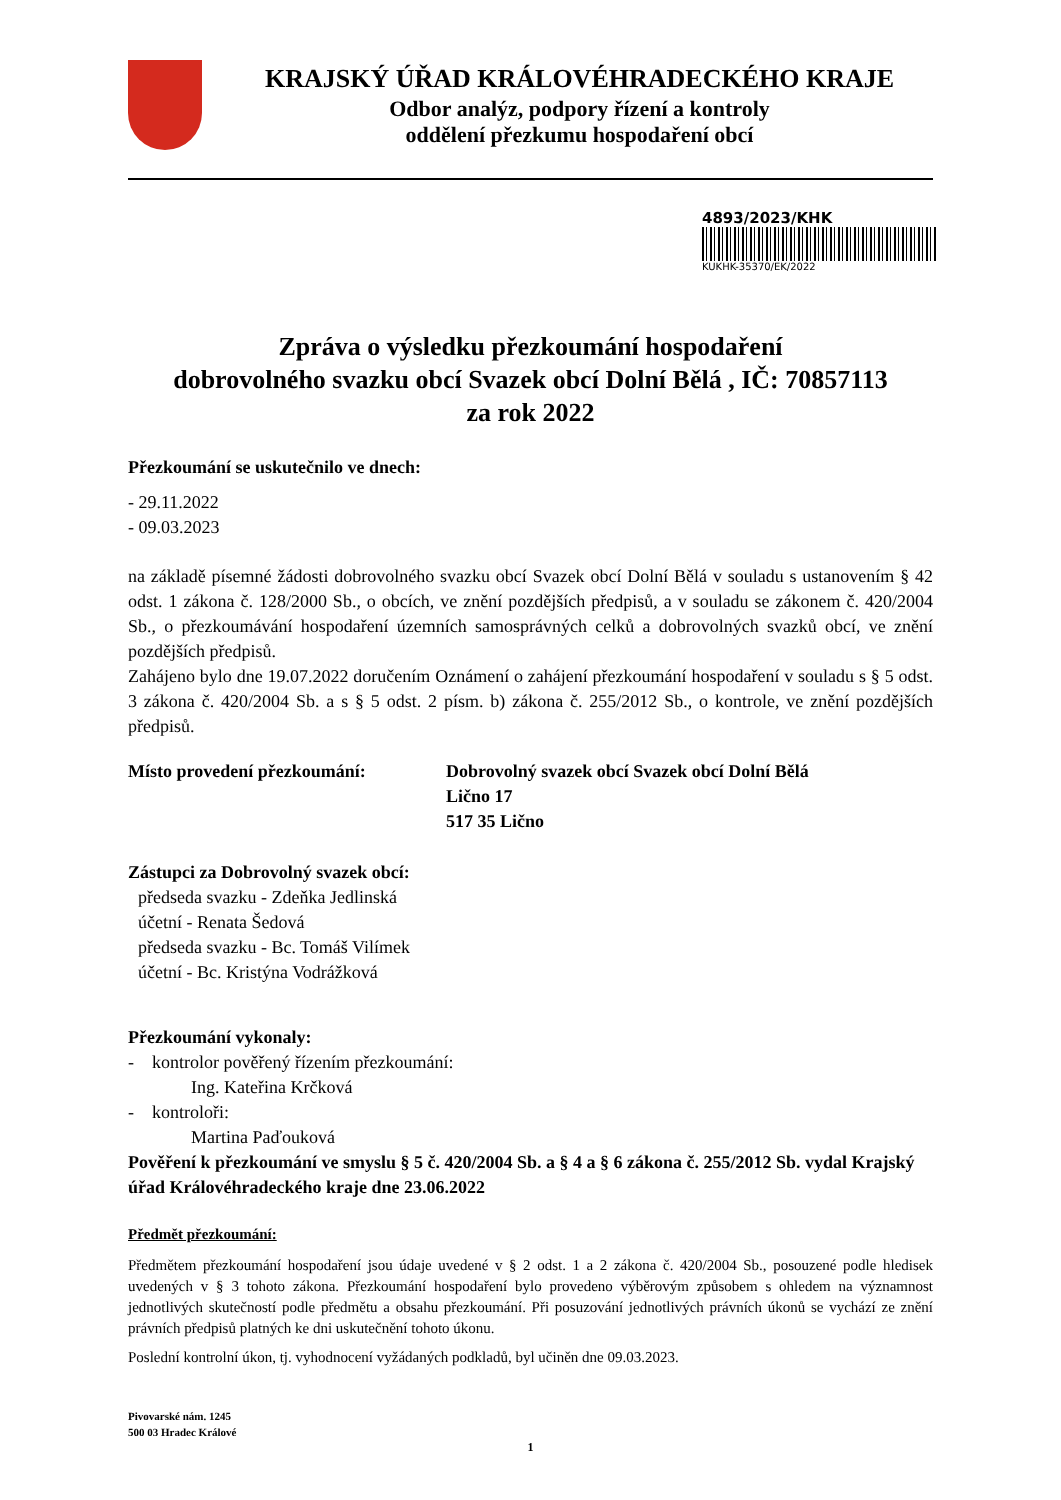KRAJSKÝ ÚŘAD KRÁLOVÉHRADECKÉHO KRAJE
Odbor analýz, podpory řízení a kontroly
oddělení přezkumu hospodaření obcí
4893/2023/KHK
KUKHK-35370/EK/2022
Zpráva o výsledku přezkoumání hospodaření
dobrovolného svazku obcí Svazek obcí Dolní Bělá , IČ: 70857113
za rok 2022
Přezkoumání se uskutečnilo ve dnech:
- 29.11.2022
- 09.03.2023
na základě písemné žádosti dobrovolného svazku obcí Svazek obcí Dolní Bělá v souladu s ustanovením § 42 odst. 1 zákona č. 128/2000 Sb., o obcích, ve znění pozdějších předpisů, a v souladu se zákonem č. 420/2004 Sb., o přezkoumávání hospodaření územních samosprávných celků a dobrovolných svazků obcí, ve znění pozdějších předpisů.
Zahájeno bylo dne 19.07.2022 doručením Oznámení o zahájení přezkoumání hospodaření v souladu s § 5 odst. 3 zákona č. 420/2004 Sb. a s § 5 odst. 2 písm. b) zákona č. 255/2012 Sb., o kontrole, ve znění pozdějších předpisů.
Místo provedení přezkoumání: Dobrovolný svazek obcí Svazek obcí Dolní Bělá
Lično 17
517 35 Lično
Zástupci za Dobrovolný svazek obcí:
předseda svazku - Zdeňka Jedlinská
účetní - Renata Šedová
předseda svazku - Bc. Tomáš Vilímek
účetní - Bc. Kristýna Vodrážková
Přezkoumání vykonaly:
- kontrolor pověřený řízením přezkoumání:
Ing. Kateřina Krčková
- kontroloři:
Martina Paďouková
Pověření k přezkoumání ve smyslu § 5 č. 420/2004 Sb. a § 4 a § 6 zákona č. 255/2012 Sb. vydal Krajský úřad Královéhradeckého kraje dne 23.06.2022
Předmět přezkoumání:
Předmětem přezkoumání hospodaření jsou údaje uvedené v § 2 odst. 1 a 2 zákona č. 420/2004 Sb., posouzené podle hledisek uvedených v § 3 tohoto zákona. Přezkoumání hospodaření bylo provedeno výběrovým způsobem s ohledem na významnost jednotlivých skutečností podle předmětu a obsahu přezkoumání. Při posuzování jednotlivých právních úkonů se vychází ze znění právních předpisů platných ke dni uskutečnění tohoto úkonu.
Poslední kontrolní úkon, tj. vyhodnocení vyžádaných podkladů, byl učiněn dne 09.03.2023.
Pivovarské nám. 1245
500 03 Hradec Králové
1